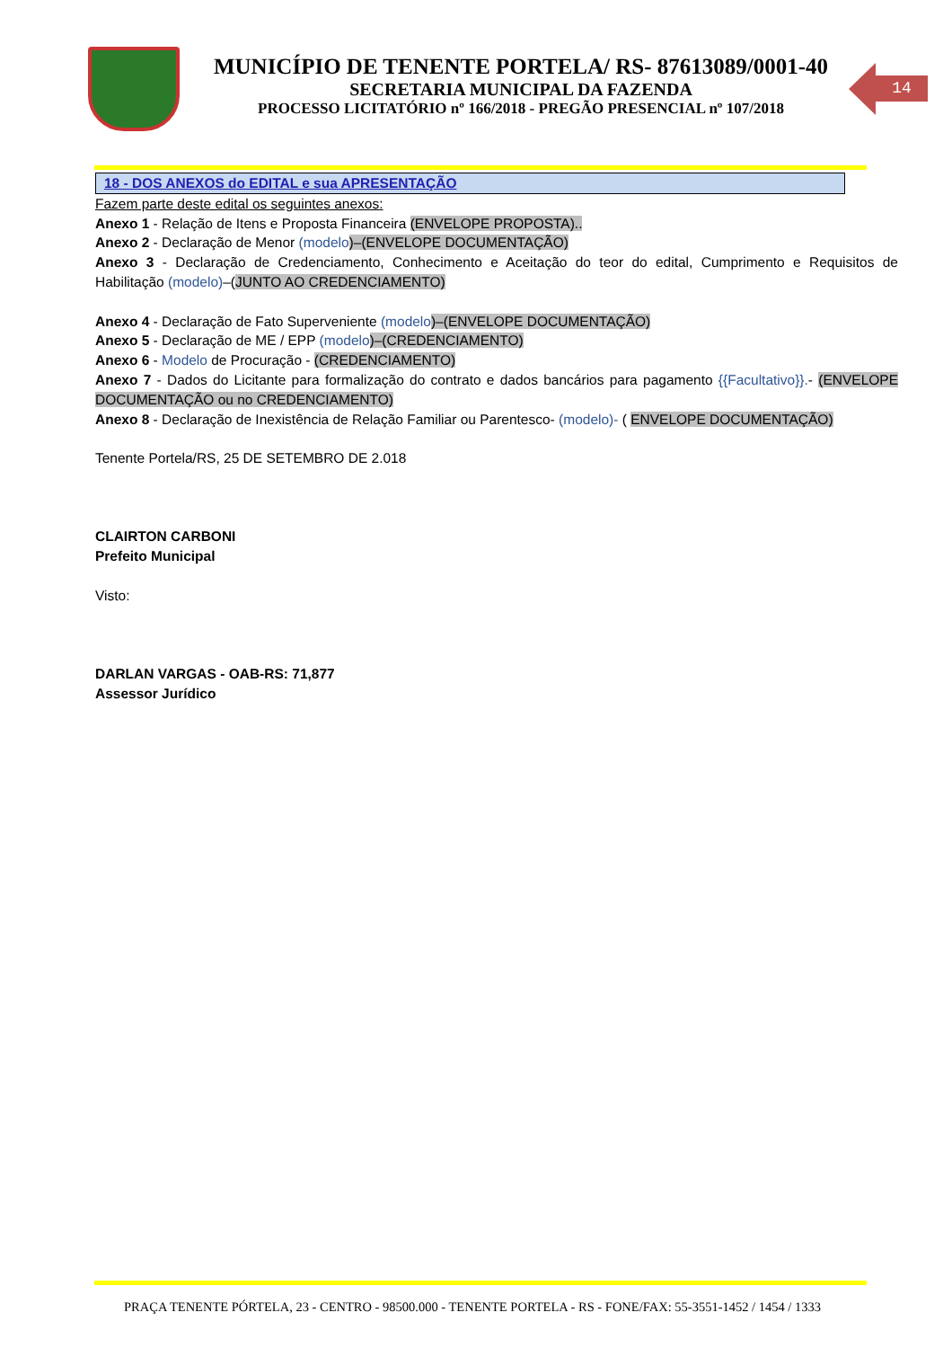MUNICÍPIO DE TENENTE PORTELA/ RS- 87613089/0001-40
SECRETARIA MUNICIPAL DA FAZENDA
PROCESSO LICITATÓRIO nº 166/2018 - PREGÃO PRESENCIAL nº 107/2018
14
18 - DOS ANEXOS do EDITAL e sua APRESENTAÇÃO
Fazem parte deste edital os seguintes anexos:
Anexo 1 - Relação de Itens e Proposta Financeira (ENVELOPE PROPOSTA)..
Anexo 2 - Declaração de Menor (modelo)–(ENVELOPE DOCUMENTAÇÃO)
Anexo 3 - Declaração de Credenciamento, Conhecimento e Aceitação do teor do edital, Cumprimento e Requisitos de Habilitação (modelo)–(JUNTO AO CREDENCIAMENTO)
Anexo 4 - Declaração de Fato Superveniente (modelo)–(ENVELOPE DOCUMENTAÇÃO)
Anexo 5 - Declaração de ME / EPP (modelo)–(CREDENCIAMENTO)
Anexo 6 - Modelo de Procuração - (CREDENCIAMENTO)
Anexo 7 - Dados do Licitante para formalização do contrato e dados bancários para pagamento {{Facultativo}}.- (ENVELOPE DOCUMENTAÇÃO ou no CREDENCIAMENTO)
Anexo 8 - Declaração de Inexistência de Relação Familiar ou Parentesco- (modelo)- ( ENVELOPE DOCUMENTAÇÃO)
Tenente Portela/RS, 25 DE SETEMBRO DE 2.018
CLAIRTON CARBONI
Prefeito Municipal
Visto:
DARLAN VARGAS - OAB-RS: 71,877
Assessor Jurídico
PRAÇA TENENTE PÓRTELA, 23 - CENTRO - 98500.000 - TENENTE PORTELA - RS - FONE/FAX: 55-3551-1452 / 1454 / 1333